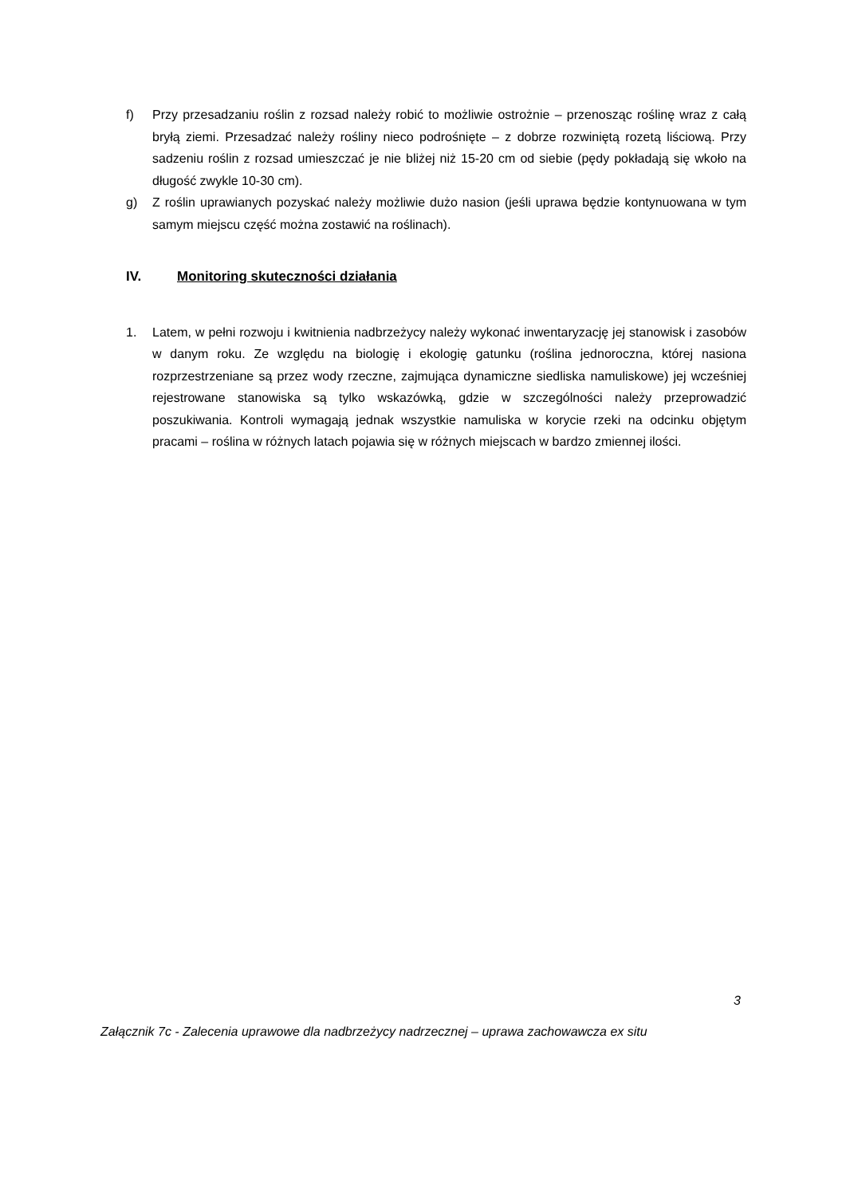f) Przy przesadzaniu roślin z rozsad należy robić to możliwie ostrożnie – przenosząc roślinę wraz z całą bryłą ziemi. Przesadzać należy rośliny nieco podrośnięte – z dobrze rozwiniętą rozetą liściową. Przy sadzeniu roślin z rozsad umieszczać je nie bliżej niż 15-20 cm od siebie (pędy pokładają się wkoło na długość zwykle 10-30 cm).
g) Z roślin uprawianych pozyskać należy możliwie dużo nasion (jeśli uprawa będzie kontynuowana w tym samym miejscu część można zostawić na roślinach).
IV. Monitoring skuteczności działania
1. Latem, w pełni rozwoju i kwitnienia nadbrzeżycy należy wykonać inwentaryzację jej stanowisk i zasobów w danym roku. Ze względu na biologię i ekologię gatunku (roślina jednoroczna, której nasiona rozprzestrzeniane są przez wody rzeczne, zajmująca dynamiczne siedliska namuliskowe) jej wcześniej rejestrowane stanowiska są tylko wskazówką, gdzie w szczególności należy przeprowadzić poszukiwania. Kontroli wymagają jednak wszystkie namuliska w korycie rzeki na odcinku objętym pracami – roślina w różnych latach pojawia się w różnych miejscach w bardzo zmiennej ilości.
3
Załącznik 7c - Zalecenia uprawowe dla nadbrzeżycy nadrzecznej – uprawa zachowawcza ex situ